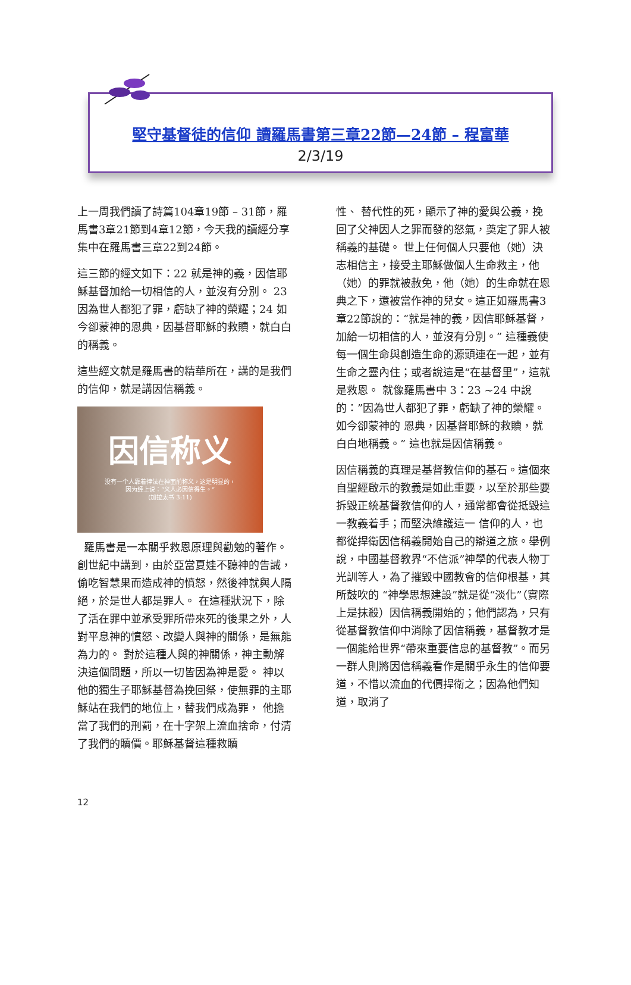堅守基督徒的信仰 讀羅馬書第三章22節—24節 – 程富華
2/3/19
上一周我們讀了詩篇104章19節 – 31節，羅馬書3章21節到4章12節，今天我的讀經分享集中在羅馬書三章22到24節。
這三節的經文如下：22 就是神的義，因信耶穌基督加給一切相信的人，並沒有分別。 23 因為世人都犯了罪，虧缺了神的榮耀；24 如今卻蒙神的恩典，因基督耶穌的救贖，就白白的稱義。
這些經文就是羅馬書的精華所在，講的是我們的信仰，就是講因信稱義。
因信称义
没有一个人靠着律法在神面前称义，这是明显的，
因为经上说：“义人必因信得生。”
(加拉太书 3:11)
羅馬書是一本關乎救恩原理與勸勉的著作。 創世紀中講到，由於亞當夏娃不聽神的告誡，偷吃智慧果而造成神的憤怒，然後神就與人隔絕，於是世人都是罪人。 在這種狀況下，除了活在罪中並承受罪所帶來死的後果之外，人對平息神的憤怒、改變人與神的關係，是無能為力的。 對於這種人與的神關係，神主動解決這個問題，所以一切皆因為神是愛。 神以他的獨生子耶穌基督為挽回祭，使無罪的主耶穌站在我們的地位上，替我們成為罪， 他擔當了我們的刑罰，在十字架上流血捨命，付清了我們的贖價。耶穌基督這種救贖
性、 替代性的死，顯示了神的愛與公義，挽回了父神因人之罪而發的怒氣，奠定了罪人被稱義的基礎。 世上任何個人只要他（她）決志相信主，接受主耶穌做個人生命救主，他（她）的罪就被赦免，他（她）的生命就在恩典之下，還被當作神的兒女。這正如羅馬書3章22節說的：“就是神的義，因信耶穌基督，加給一切相信的人，並沒有分別。” 這種義使每一個生命與創造生命的源頭連在一起，並有生命之靈內住；或者說這是“在基督里”，這就是救恩。 就像羅馬書中 3：23 ~24 中說的：”因為世人都犯了罪，虧缺了神的榮耀。如今卻蒙神的 恩典，因基督耶穌的救贖，就白白地稱義。” 這也就是因信稱義。
因信稱義的真理是基督教信仰的基石。這個來自聖經啟示的教義是如此重要，以至於那些要拆毀正統基督教信仰的人，通常都會從抵毀這一教義着手；而堅決維護這一 信仰的人，也都從捍衛因信稱義開始自己的辯道之旅。舉例說，中國基督教界“不信派”神學的代表人物丁光訓等人，為了摧毀中國教會的信仰根基，其所鼓吹的 “神學思想建設”就是從“淡化”（實際上是抹殺）因信稱義開始的；他們認為，只有從基督教信仰中消除了因信稱義，基督教才是一個能給世界“帶來重要信息的基督教”。而另一群人則將因信稱義看作是關乎永生的信仰要道，不惜以流血的代價捍衛之；因為他們知道，取消了
12